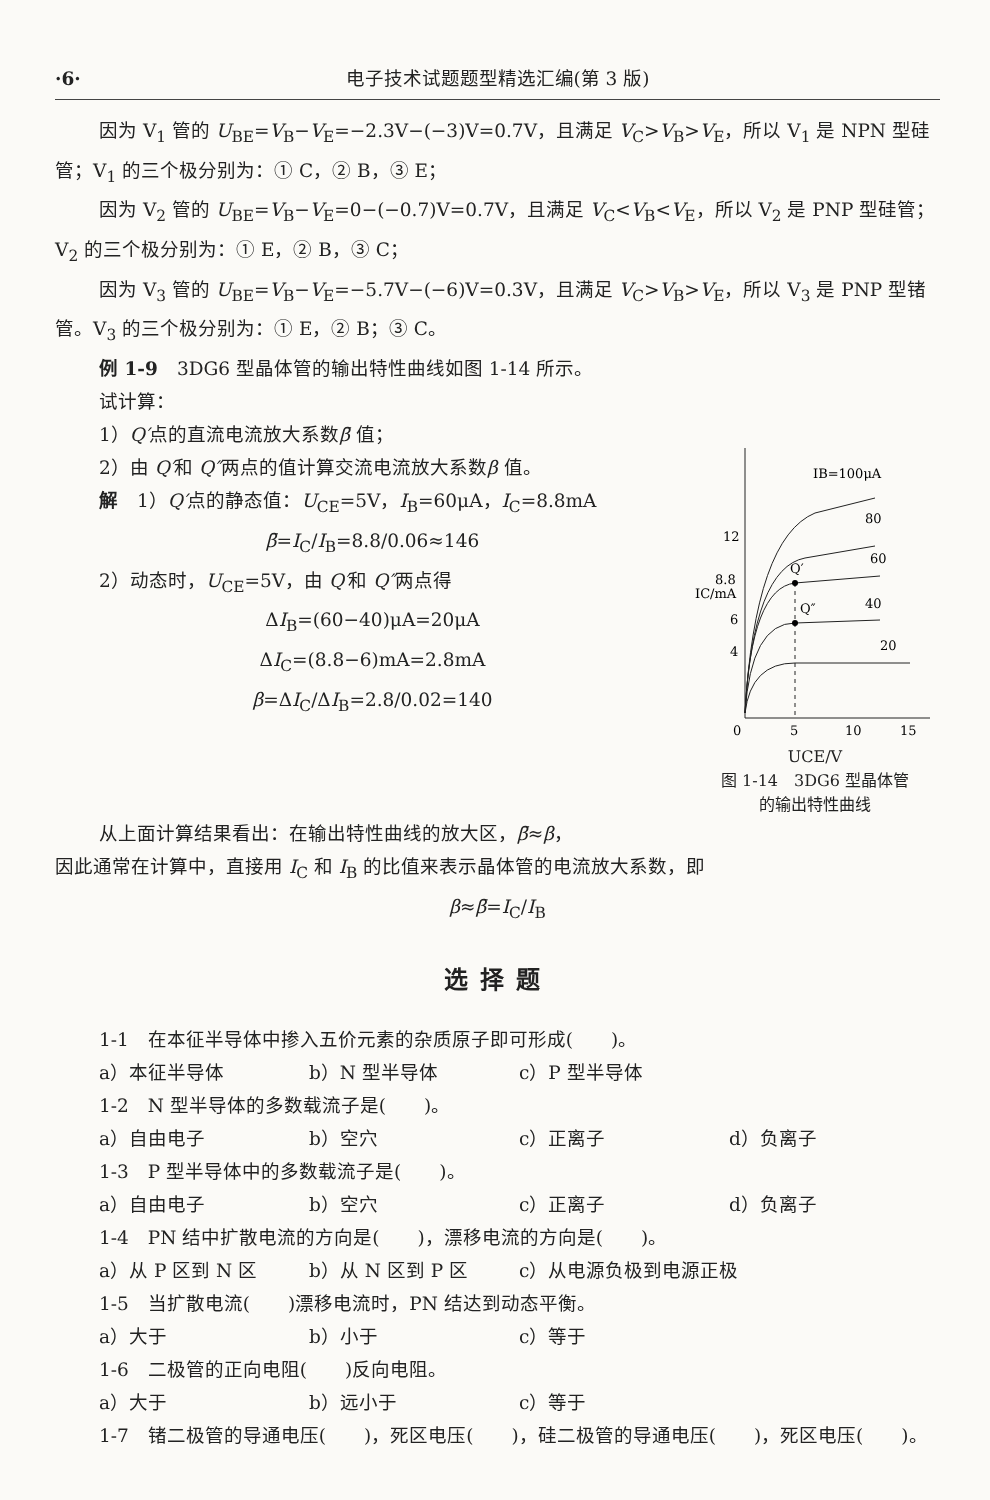·6· 电子技术试题题型精选汇编(第 3 版)
因为 V<sub>1</sub> 管的 U<sub>BE</sub>=V<sub>B</sub>−V<sub>E</sub>=−2.3V−(−3)V=0.7V，且满足 V<sub>C</sub>>V<sub>B</sub>>V<sub>E</sub>，所以 V<sub>1</sub> 是 NPN 型硅管；V<sub>1</sub> 的三个极分别为：① C，② B，③ E；
因为 V<sub>2</sub> 管的 U<sub>BE</sub>=V<sub>B</sub>−V<sub>E</sub>=0−(−0.7)V=0.7V，且满足 V<sub>C</sub><V<sub>B</sub><V<sub>E</sub>，所以 V<sub>2</sub> 是 PNP 型硅管；V<sub>2</sub> 的三个极分别为：① E，② B，③ C；
因为 V<sub>3</sub> 管的 U<sub>BE</sub>=V<sub>B</sub>−V<sub>E</sub>=−5.7V−(−6)V=0.3V，且满足 V<sub>C</sub>>V<sub>B</sub>>V<sub>E</sub>，所以 V<sub>3</sub> 是 PNP 型锗管。V<sub>3</sub> 的三个极分别为：① E，② B；③ C。
例 1-9　3DG6 型晶体管的输出特性曲线如图 1-14 所示。
试计算：
1）Q′点的直流电流放大系数β̄ 值；
2）由 Q′和 Q″两点的值计算交流电流放大系数β 值。
解　1）Q′点的静态值：U<sub>CE</sub>=5V，I<sub>B</sub>=60μA，I<sub>C</sub>=8.8mA
β̄=I<sub>C</sub>/I<sub>B</sub>=8.8/0.06≈146
2）动态时，U<sub>CE</sub>=5V，由 Q′和 Q″两点得
ΔI<sub>B</sub>=(60−40)μA=20μA
ΔI<sub>C</sub>=(8.8−6)mA=2.8mA
β=ΔI<sub>C</sub>/ΔI<sub>B</sub>=2.8/0.02=140
IB=100μA
80
60
40
20
Q′
Q″
12
8.8
6
4
0
5
10
15
IC/mA
UCE/V
图 1-14　3DG6 型晶体管
的输出特性曲线
从上面计算结果看出：在输出特性曲线的放大区，β̄≈β，
因此通常在计算中，直接用 I<sub>C</sub> 和 I<sub>B</sub> 的比值来表示晶体管的电流放大系数，即
β≈β̄=I<sub>C</sub>/I<sub>B</sub>
选择题
1-1　在本征半导体中掺入五价元素的杂质原子即可形成(　　)。
a）本征半导体 b）N 型半导体 c）P 型半导体
1-2　N 型半导体的多数载流子是(　　)。
a）自由电子 b）空穴 c）正离子 d）负离子
1-3　P 型半导体中的多数载流子是(　　)。
a）自由电子 b）空穴 c）正离子 d）负离子
1-4　PN 结中扩散电流的方向是(　　)，漂移电流的方向是(　　)。
a）从 P 区到 N 区 b）从 N 区到 P 区 c）从电源负极到电源正极
1-5　当扩散电流(　　)漂移电流时，PN 结达到动态平衡。
a）大于 b）小于 c）等于
1-6　二极管的正向电阻(　　)反向电阻。
a）大于 b）远小于 c）等于
1-7　锗二极管的导通电压(　　)，死区电压(　　)，硅二极管的导通电压(　　)，死区电压(　　)。